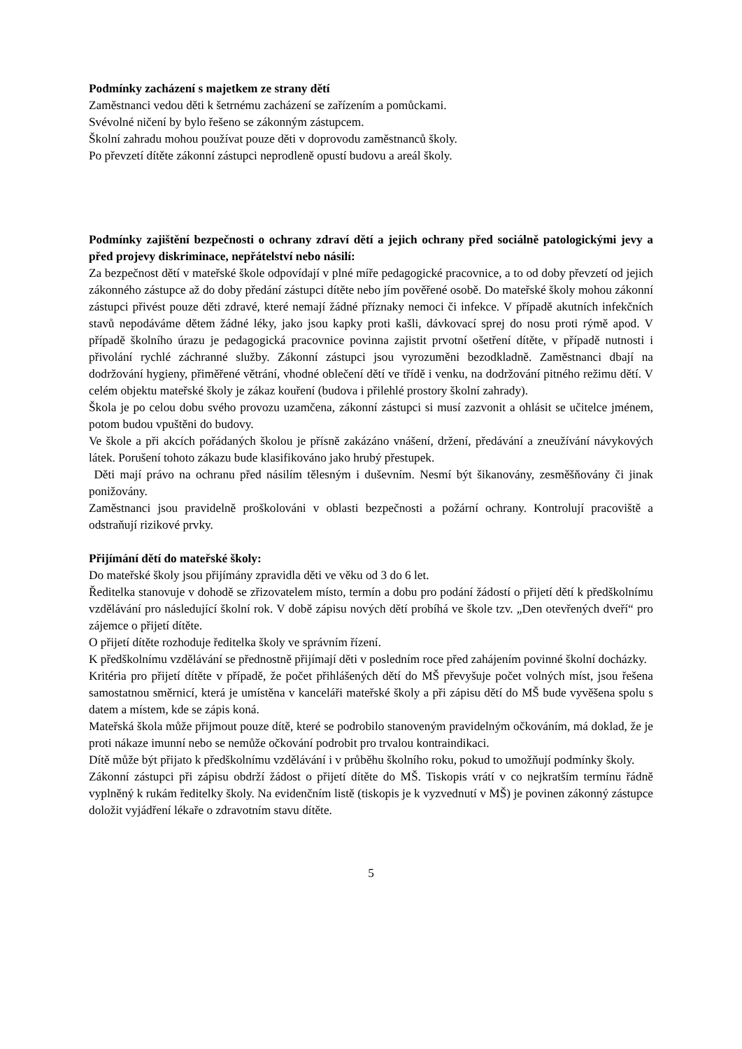Podmínky zacházení s majetkem ze strany dětí
Zaměstnanci vedou děti k šetrnému zacházení se zařízením a pomůckami.
Svévolné ničení by bylo řešeno se zákonným zástupcem.
Školní zahradu mohou používat pouze děti v doprovodu zaměstnanců školy.
Po převzetí dítěte zákonní zástupci neprodleně opustí budovu a areál školy.
Podmínky zajištění bezpečnosti o ochrany zdraví dětí a jejich ochrany před sociálně patologickými jevy a před projevy diskriminace, nepřátelství nebo násilí:
Za bezpečnost dětí v mateřské škole odpovídají v plné míře pedagogické pracovnice, a to od doby převzetí od jejich zákonného zástupce až do doby předání zástupci dítěte nebo jím pověřené osobě. Do mateřské školy mohou zákonní zástupci přivést pouze děti zdravé, které nemají žádné příznaky nemoci či infekce. V případě akutních infekčních stavů nepodáváme dětem žádné léky, jako jsou kapky proti kašli, dávkovací sprej do nosu proti rýmě apod. V případě školního úrazu je pedagogická pracovnice povinna zajistit prvotní ošetření dítěte, v případě nutnosti i přivolání rychlé záchranné služby. Zákonní zástupci jsou vyrozuměni bezodkladně. Zaměstnanci dbají na dodržování hygieny, přiměřené větrání, vhodné oblečení dětí ve třídě i venku, na dodržování pitného režimu dětí. V celém objektu mateřské školy je zákaz kouření (budova i přilehlé prostory školní zahrady).
Škola je po celou dobu svého provozu uzamčena, zákonní zástupci si musí zazvonit a ohlásit se učitelce jménem, potom budou vpuštěni do budovy.
Ve škole a při akcích pořádaných školou je přísně zakázáno vnášení, držení, předávání a zneužívání návykových látek. Porušení tohoto zákazu bude klasifikováno jako hrubý přestupek.
Děti mají právo na ochranu před násilím tělesným i duševním. Nesmí být šikanovány, zesměšňovány či jinak ponižovány.
Zaměstnanci jsou pravidelně proškolováni v oblasti bezpečnosti a požární ochrany. Kontrolují pracoviště a odstraňují rizikové prvky.
Přijímání dětí do mateřské školy:
Do mateřské školy jsou přijímány zpravidla děti ve věku od 3 do 6 let.
Ředitelka stanovuje v dohodě se zřizovatelem místo, termín a dobu pro podání žádostí o přijetí dětí k předškolnímu vzdělávání pro následující školní rok. V době zápisu nových dětí probíhá ve škole tzv. „Den otevřených dveří“ pro zájemce o přijetí dítěte.
O přijetí dítěte rozhoduje ředitelka školy ve správním řízení.
K předškolnímu vzdělávání se přednostně přijímají děti v posledním roce před zahájením povinné školní docházky.
Kritéria pro přijetí dítěte v případě, že počet přihlášených dětí do MŠ převyšuje počet volných míst, jsou řešena samostatnou směrnicí, která je umístěna v kanceláři mateřské školy a při zápisu dětí do MŠ bude vyvěšena spolu s datem a místem, kde se zápis koná.
Mateřská škola může přijmout pouze dítě, které se podrobilo stanoveným pravidelným očkováním, má doklad, že je proti nákaze imunní nebo se nemůže očkování podrobit pro trvalou kontraindikaci.
Dítě může být přijato k předškolnímu vzdělávání i v průběhu školního roku, pokud to umožňují podmínky školy.
Zákonní zástupci při zápisu obdrží žádost o přijetí dítěte do MŠ. Tiskopis vrátí v co nejkratším termínu řádně vyplněný k rukám ředitelky školy. Na evidenčním listě (tiskopis je k vyzvednutí v MŠ) je povinen zákonný zástupce doložit vyjádření lékaře o zdravotním stavu dítěte.
5